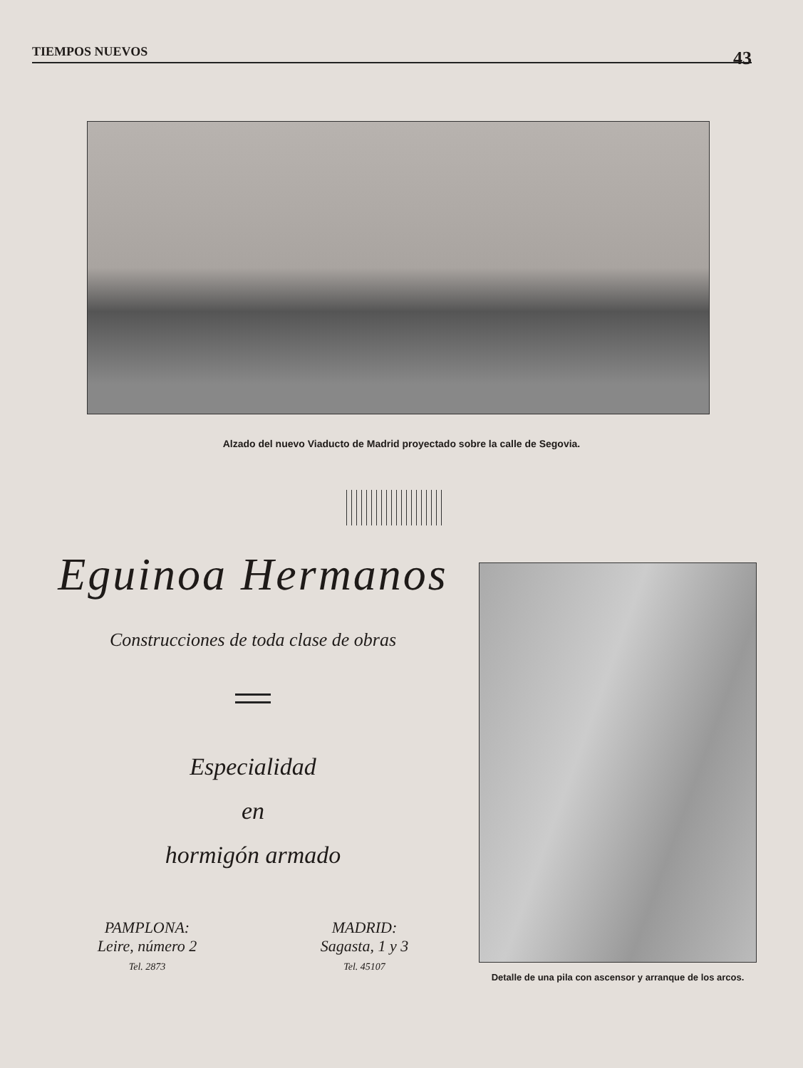TIEMPOS NUEVOS 43
Alzado del nuevo Viaducto de Madrid proyectado sobre la calle de Segovia.
Eguinoa Hermanos
Construcciones de toda clase de obras
Especialidad
en
hormigón armado
PAMPLONA:
Leire, número 2
Tel. 2873
MADRID:
Sagasta, 1 y 3
Tel. 45107
Detalle de una pila con ascensor y arranque de los arcos.